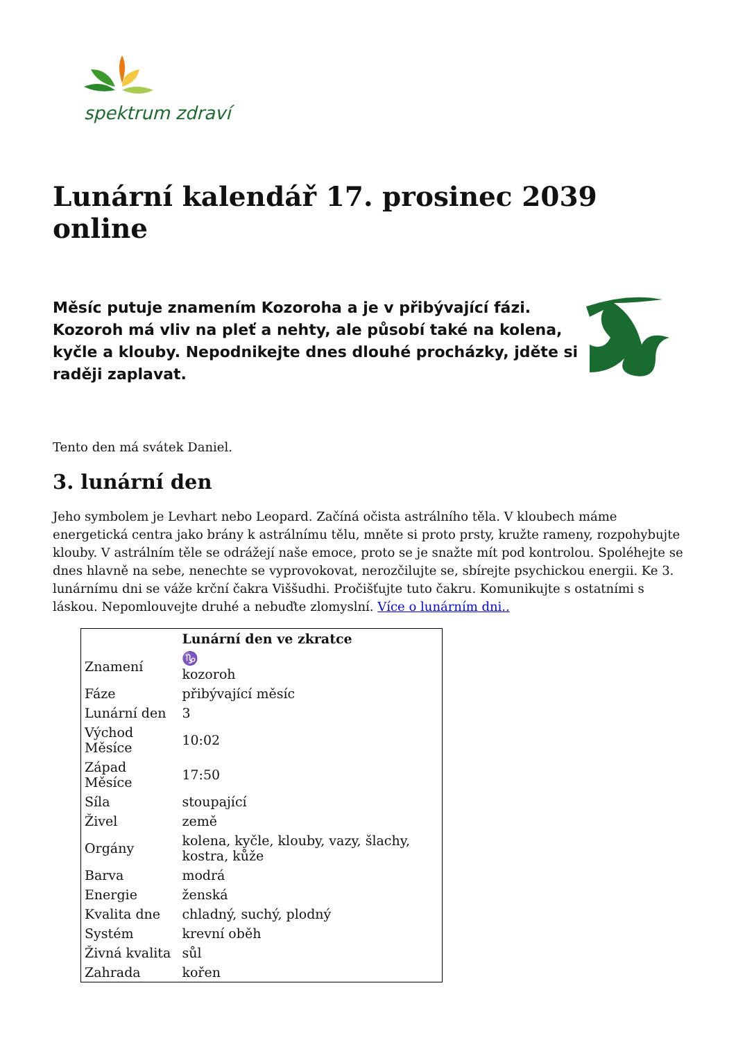spektrum zdraví
Lunární kalendář 17. prosinec 2039 online
Měsíc putuje znamením Kozoroha a je v přibývající fázi. Kozoroh má vliv na pleť a nehty, ale působí také na kolena, kyčle a klouby. Nepodnikejte dnes dlouhé procházky, jděte si raději zaplavat.
Tento den má svátek Daniel.
3. lunární den
Jeho symbolem je Levhart nebo Leopard. Začíná očista astrálního těla. V kloubech máme energetická centra jako brány k astrálnímu tělu, mněte si proto prsty, kružte rameny, rozpohybujte klouby. V astrálním těle se odrážejí naše emoce, proto se je snažte mít pod kontrolou. Spoléhejte se dnes hlavně na sebe, nenechte se vyprovokovat, nerozčilujte se, sbírejte psychickou energii. Ke 3. lunárnímu dni se váže krční čakra Viššudhi. Pročišťujte tuto čakru. Komunikujte s ostatními s láskou. Nepomlouvejte druhé a nebuďte zlomyslní. Více o lunárním dni..
| | Lunární den ve zkratce |
| --- | --- |
| Znamení | ♑ kozoroh |
| Fáze | přibývající měsíc |
| Lunární den | 3 |
| Východ Měsíce | 10:02 |
| Západ Měsíce | 17:50 |
| Síla | stoupající |
| Živel | země |
| Orgány | kolena, kyčle, klouby, vazy, šlachy, kostra, kůže |
| Barva | modrá |
| Energie | ženská |
| Kvalita dne | chladný, suchý, plodný |
| Systém | krevní oběh |
| Živná kvalita | sůl |
| Zahrada | kořen |